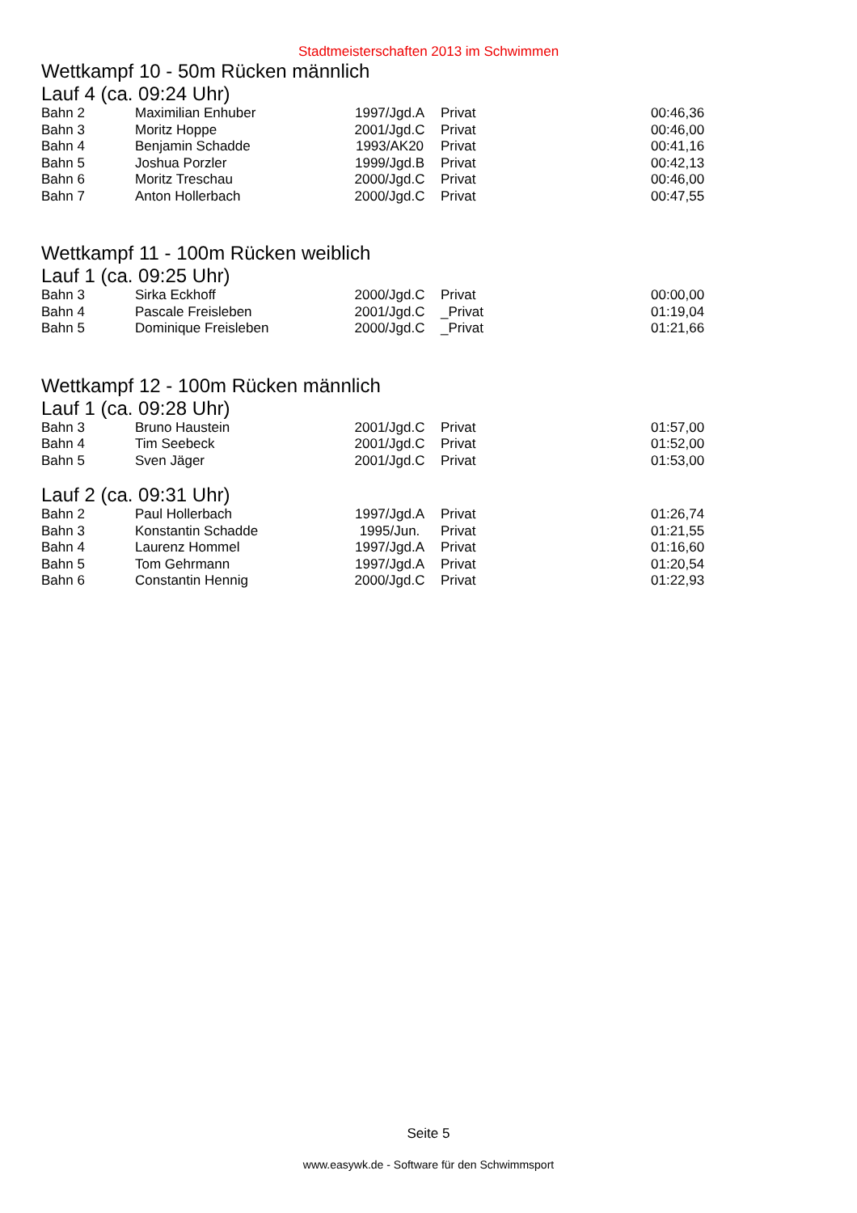Stadtmeisterschaften 2013 im Schwimmen
Wettkampf 10 - 50m Rücken männlich
Lauf 4 (ca. 09:24 Uhr)
| Bahn 2 | Maximilian Enhuber | 1997/Jgd.A | Privat | 00:46,36 |
| Bahn 3 | Moritz Hoppe | 2001/Jgd.C | Privat | 00:46,00 |
| Bahn 4 | Benjamin Schadde | 1993/AK20 | Privat | 00:41,16 |
| Bahn 5 | Joshua Porzler | 1999/Jgd.B | Privat | 00:42,13 |
| Bahn 6 | Moritz Treschau | 2000/Jgd.C | Privat | 00:46,00 |
| Bahn 7 | Anton Hollerbach | 2000/Jgd.C | Privat | 00:47,55 |
Wettkampf 11 - 100m Rücken weiblich
Lauf 1 (ca. 09:25 Uhr)
| Bahn 3 | Sirka Eckhoff | 2000/Jgd.C | Privat | 00:00,00 |
| Bahn 4 | Pascale Freisleben | 2001/Jgd.C | _Privat | 01:19,04 |
| Bahn 5 | Dominique Freisleben | 2000/Jgd.C | _Privat | 01:21,66 |
Wettkampf 12 - 100m Rücken männlich
Lauf 1 (ca. 09:28 Uhr)
| Bahn 3 | Bruno Haustein | 2001/Jgd.C | Privat | 01:57,00 |
| Bahn 4 | Tim Seebeck | 2001/Jgd.C | Privat | 01:52,00 |
| Bahn 5 | Sven Jäger | 2001/Jgd.C | Privat | 01:53,00 |
Lauf 2 (ca. 09:31 Uhr)
| Bahn 2 | Paul Hollerbach | 1997/Jgd.A | Privat | 01:26,74 |
| Bahn 3 | Konstantin Schadde | 1995/Jun. | Privat | 01:21,55 |
| Bahn 4 | Laurenz Hommel | 1997/Jgd.A | Privat | 01:16,60 |
| Bahn 5 | Tom Gehrmann | 1997/Jgd.A | Privat | 01:20,54 |
| Bahn 6 | Constantin Hennig | 2000/Jgd.C | Privat | 01:22,93 |
Seite 5
www.easywk.de - Software für den Schwimmsport